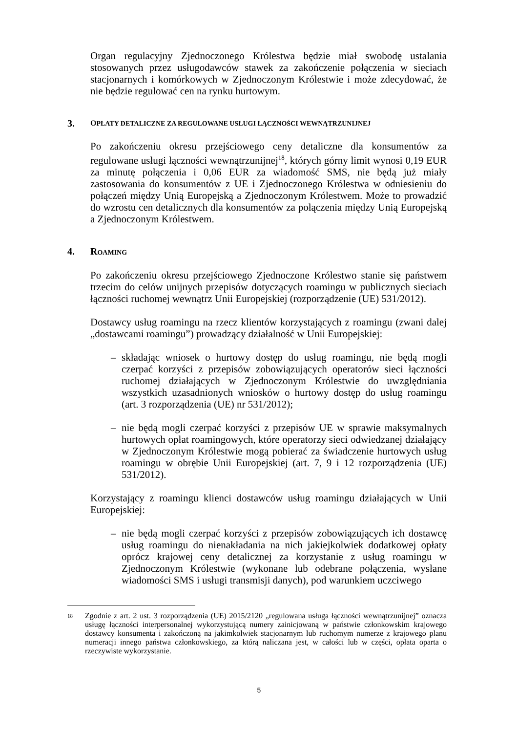Organ regulacyjny Zjednoczonego Królestwa będzie miał swobodę ustalania stosowanych przez usługodawców stawek za zakończenie połączenia w sieciach stacjonarnych i komórkowych w Zjednoczonym Królestwie i może zdecydować, że nie będzie regulować cen na rynku hurtowym.
3. OPŁATY DETALICZNE ZA REGULOWANE USŁUGI ŁĄCZNOŚCI WEWNĄTRZUNIJNEJ
Po zakończeniu okresu przejściowego ceny detaliczne dla konsumentów za regulowane usługi łączności wewnątrzunijnej<sup>18</sup>, których górny limit wynosi 0,19 EUR za minutę połączenia i 0,06 EUR za wiadomość SMS, nie będą już miały zastosowania do konsumentów z UE i Zjednoczonego Królestwa w odniesieniu do połączeń między Unią Europejską a Zjednoczonym Królestwem. Może to prowadzić do wzrostu cen detalicznych dla konsumentów za połączenia między Unią Europejską a Zjednoczonym Królestwem.
4. ROAMING
Po zakończeniu okresu przejściowego Zjednoczone Królestwo stanie się państwem trzecim do celów unijnych przepisów dotyczących roamingu w publicznych sieciach łączności ruchomej wewnątrz Unii Europejskiej (rozporządzenie (UE) 531/2012).
Dostawcy usług roamingu na rzecz klientów korzystających z roamingu (zwani dalej „dostawcami roamingu”) prowadzący działalność w Unii Europejskiej:
– składając wniosek o hurtowy dostęp do usług roamingu, nie będą mogli czerpać korzyści z przepisów zobowiązujących operatorów sieci łączności ruchomej działających w Zjednoczonym Królestwie do uwzględniania wszystkich uzasadnionych wniosków o hurtowy dostęp do usług roamingu (art. 3 rozporządzenia (UE) nr 531/2012);
– nie będą mogli czerpać korzyści z przepisów UE w sprawie maksymalnych hurtowych opłat roamingowych, które operatorzy sieci odwiedzanej działający w Zjednoczonym Królestwie mogą pobierać za świadczenie hurtowych usług roamingu w obrębie Unii Europejskiej (art. 7, 9 i 12 rozporządzenia (UE) 531/2012).
Korzystający z roamingu klienci dostawców usług roamingu działających w Unii Europejskiej:
– nie będą mogli czerpać korzyści z przepisów zobowiązujących ich dostawcę usług roamingu do nienakładania na nich jakiejkolwiek dodatkowej opłaty oprócz krajowej ceny detalicznej za korzystanie z usług roamingu w Zjednoczonym Królestwie (wykonane lub odebrane połączenia, wysłane wiadomości SMS i usługi transmisji danych), pod warunkiem uczciwego
18 Zgodnie z art. 2 ust. 3 rozporządzenia (UE) 2015/2120 „regulowana usługa łączności wewnątrzunijnej” oznacza usługę łączności interpersonalnej wykorzystującą numery zainicjowaną w państwie członkowskim krajowego dostawcy konsumenta i zakończoną na jakimkolwiek stacjonarnym lub ruchomym numerze z krajowego planu numeracji innego państwa członkowskiego, za którą naliczana jest, w całości lub w części, opłata oparta o rzeczywiste wykorzystanie.
5